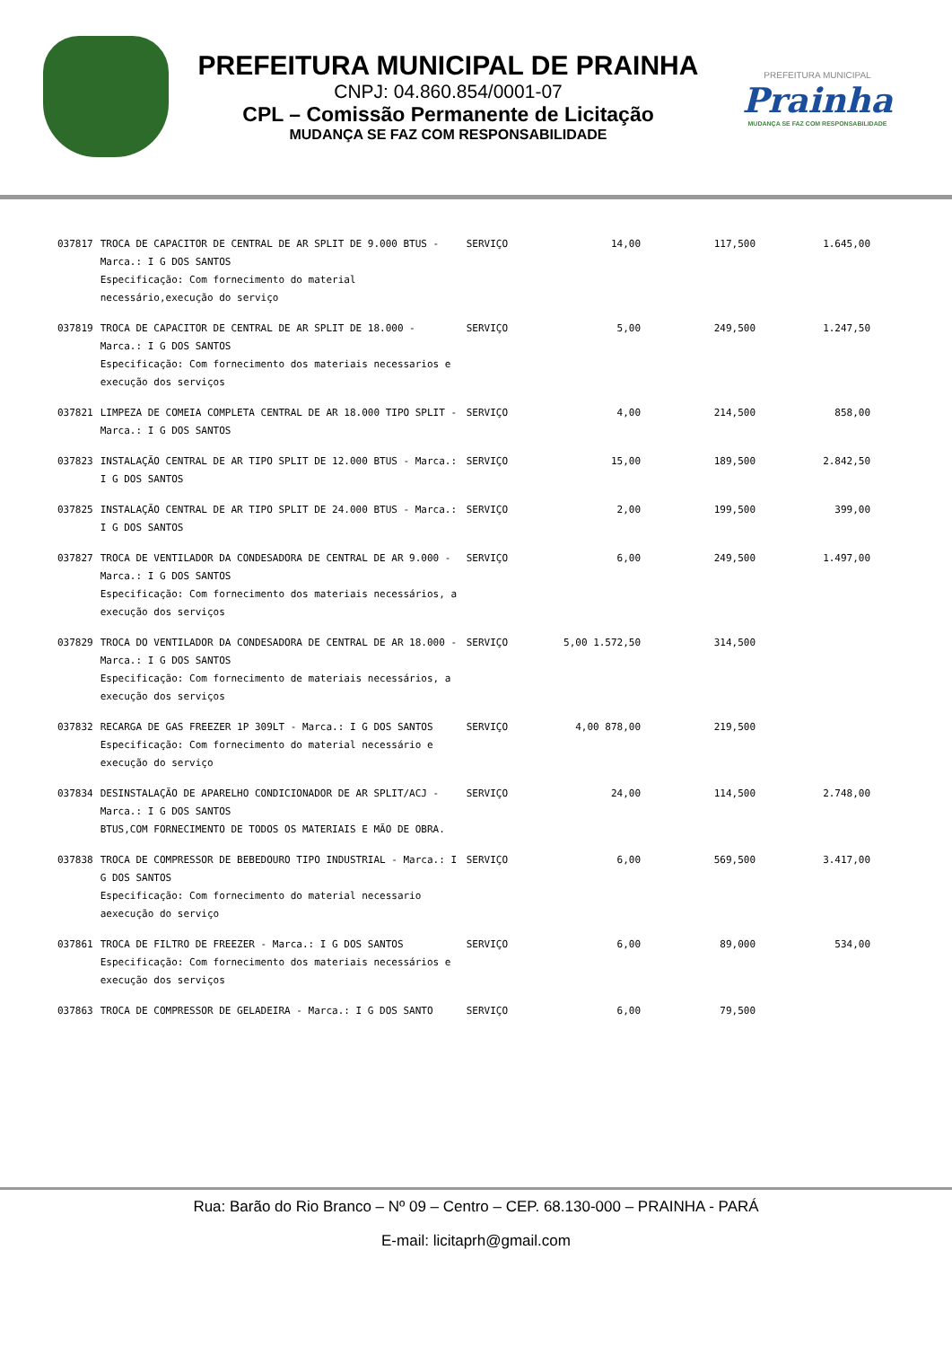PREFEITURA MUNICIPAL DE PRAINHA
CNPJ: 04.860.854/0001-07
CPL – Comissão Permanente de Licitação
MUDANÇA SE FAZ COM RESPONSABILIDADE
PREFEITURA MUNICIPAL
Prainha
MUDANÇA SE FAZ COM RESPONSABILIDADE
| 037817 | TROCA DE CAPACITOR DE CENTRAL DE AR SPLIT DE 9.000 BTUS - Marca.: I G DOS SANTOS Especificação: Com fornecimento do material necessário,execução do serviço | SERVIÇO | 14,00 | 117,500 | 1.645,00 |
| 037819 | TROCA DE CAPACITOR DE CENTRAL DE AR SPLIT DE 18.000 - Marca.: I G DOS SANTOS Especificação: Com fornecimento dos materiais necessarios e execução dos serviços | SERVIÇO | 5,00 | 249,500 | 1.247,50 |
| 037821 | LIMPEZA DE COMEIA COMPLETA CENTRAL DE AR 18.000 TIPO SPLIT - Marca.: I G DOS SANTOS | SERVIÇO | 4,00 | 214,500 | 858,00 |
| 037823 | INSTALAÇÃO CENTRAL DE AR TIPO SPLIT DE 12.000 BTUS - Marca.: I G DOS SANTOS | SERVIÇO | 15,00 | 189,500 | 2.842,50 |
| 037825 | INSTALAÇÃO CENTRAL DE AR TIPO SPLIT DE 24.000 BTUS - Marca.: I G DOS SANTOS | SERVIÇO | 2,00 | 199,500 | 399,00 |
| 037827 | TROCA DE VENTILADOR DA CONDESADORA DE CENTRAL DE AR 9.000 - Marca.: I G DOS SANTOS Especificação: Com fornecimento dos materiais necessários, a execução dos serviços | SERVIÇO | 6,00 | 249,500 | 1.497,00 |
| 037829 | TROCA DO VENTILADOR DA CONDESADORA DE CENTRAL DE AR 18.000 - Marca.: I G DOS SANTOS Especificação: Com fornecimento de materiais necessários, a execução dos serviços | SERVIÇO | 5,00 1.572,50 | 314,500 | |
| 037832 | RECARGA DE GAS FREEZER 1P 309LT - Marca.: I G DOS SANTOS Especificação: Com fornecimento do material necessário e execução do serviço | SERVIÇO | 4,00 878,00 | 219,500 | |
| 037834 | DESINSTALAÇÃO DE APARELHO CONDICIONADOR DE AR SPLIT/ACJ - Marca.: I G DOS SANTOS BTUS,COM FORNECIMENTO DE TODOS OS MATERIAIS E MÃO DE OBRA. | SERVIÇO | 24,00 | 114,500 | 2.748,00 |
| 037838 | TROCA DE COMPRESSOR DE BEBEDOURO TIPO INDUSTRIAL - Marca.: I G DOS SANTOS Especificação: Com fornecimento do material necessario aexecução do serviço | SERVIÇO | 6,00 | 569,500 | 3.417,00 |
| 037861 | TROCA DE FILTRO DE FREEZER - Marca.: I G DOS SANTOS Especificação: Com fornecimento dos materiais necessários e execução dos serviços | SERVIÇO | 6,00 | 89,000 | 534,00 |
| 037863 | TROCA DE COMPRESSOR DE GELADEIRA - Marca.: I G DOS SANTO | SERVIÇO | 6,00 | 79,500 | |
Rua: Barão do Rio Branco – Nº 09 – Centro – CEP. 68.130-000 – PRAINHA - PARÁ
E-mail: licitaprh@gmail.com